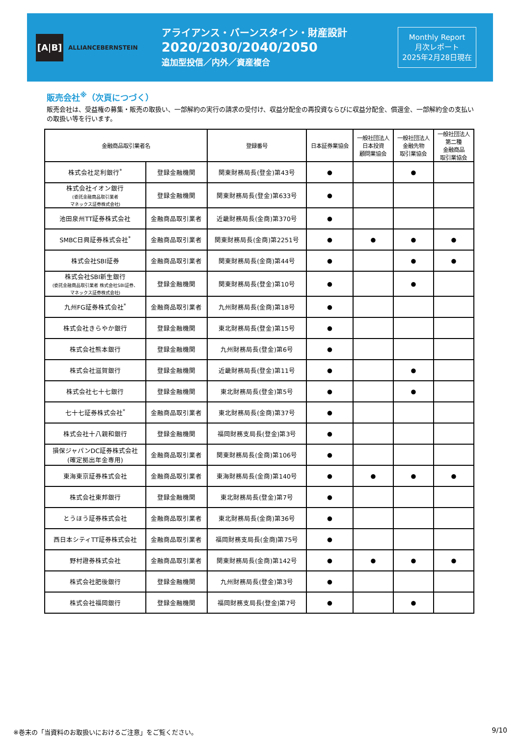[A|B]
ALLIANCEBERNSTEIN
アライアンス・バーンスタイン・財産設計
2020/2030/2040/2050
追加型投信／内外／資産複合
Monthly Report
月次レポート
2025年2月28日現在
販売会社<sup>※</sup>（次頁につづく）
販売会社は、受益権の募集・販売の取扱い、一部解約の実行の請求の受付け、収益分配金の再投資ならびに収益分配金、償還金、一部解約金の支払いの取扱い等を行います。
| 金融商品取引業者名 | | 登録番号 | 日本証券業協会 | 一般社団法人 日本投資 顧問業協会 | 一般社団法人 金融先物 取引業協会 | 一般社団法人 第二種 金融商品 取引業協会 |
| --- | --- | --- | --- | --- | --- | --- |
| 株式会社足利銀行<sup>*</sup> | 登録金融機関 | 関東財務局長(登金)第43号 | ● | | ● | |
| 株式会社イオン銀行 (委託金融商品取引業者 マネックス証券株式会社) | 登録金融機関 | 関東財務局長(登金)第633号 | ● | | | |
| 池田泉州TT証券株式会社 | 金融商品取引業者 | 近畿財務局長(金商)第370号 | ● | | | |
| SMBC日興証券株式会社<sup>*</sup> | 金融商品取引業者 | 関東財務局長(金商)第2251号 | ● | ● | ● | ● |
| 株式会社SBI証券 | 金融商品取引業者 | 関東財務局長(金商)第44号 | ● | | ● | ● |
| 株式会社SBI新生銀行 (委託金融商品取引業者 株式会社SBI証券、 マネックス証券株式会社) | 登録金融機関 | 関東財務局長(登金)第10号 | ● | | ● | |
| 九州FG証券株式会社<sup>*</sup> | 金融商品取引業者 | 九州財務局長(金商)第18号 | ● | | | |
| 株式会社きらやか銀行 | 登録金融機関 | 東北財務局長(登金)第15号 | ● | | | |
| 株式会社熊本銀行 | 登録金融機関 | 九州財務局長(登金)第6号 | ● | | | |
| 株式会社滋賀銀行 | 登録金融機関 | 近畿財務局長(登金)第11号 | ● | | ● | |
| 株式会社七十七銀行 | 登録金融機関 | 東北財務局長(登金)第5号 | ● | | ● | |
| 七十七証券株式会社<sup>*</sup> | 金融商品取引業者 | 東北財務局長(金商)第37号 | ● | | | |
| 株式会社十八親和銀行 | 登録金融機関 | 福岡財務支局長(登金)第3号 | ● | | | |
| 損保ジャパンDC証券株式会社 (確定拠出年金専用) | 金融商品取引業者 | 関東財務局長(金商)第106号 | ● | | | |
| 東海東京証券株式会社 | 金融商品取引業者 | 東海財務局長(金商)第140号 | ● | ● | ● | ● |
| 株式会社東邦銀行 | 登録金融機関 | 東北財務局長(登金)第7号 | ● | | | |
| とうほう証券株式会社 | 金融商品取引業者 | 東北財務局長(金商)第36号 | ● | | | |
| 西日本シティTT証券株式会社 | 金融商品取引業者 | 福岡財務支局長(金商)第75号 | ● | | | |
| 野村證券株式会社 | 金融商品取引業者 | 関東財務局長(金商)第142号 | ● | ● | ● | ● |
| 株式会社肥後銀行 | 登録金融機関 | 九州財務局長(登金)第3号 | ● | | | |
| 株式会社福岡銀行 | 登録金融機関 | 福岡財務支局長(登金)第7号 | ● | | ● | |
※巻末の「当資料のお取扱いにおけるご注意」をご覧ください。
9/10